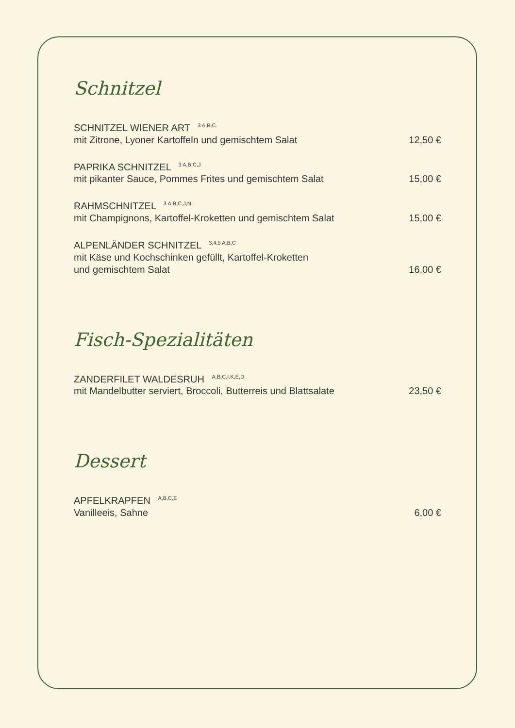Schnitzel
SCHNITZEL WIENER ART <sup>3 A,B,C</sup>
mit Zitrone, Lyoner Kartoffeln und gemischtem Salat 12,50 €
PAPRIKA SCHNITZEL <sup>3 A,B,C,J</sup>
mit pikanter Sauce, Pommes Frites und gemischtem Salat 15,00 €
RAHMSCHNITZEL <sup>3 A,B,C,J,N</sup>
mit Champignons, Kartoffel-Kroketten und gemischtem Salat 15,00 €
ALPENLÄNDER SCHNITZEL <sup>3,4,5 A,B,C</sup>
mit Käse und Kochschinken gefüllt, Kartoffel-Kroketten
und gemischtem Salat 16,00 €
Fisch-Spezialitäten
ZANDERFILET WALDESRUH <sup>A,B,C,I,K,E,D</sup>
mit Mandelbutter serviert, Broccoli, Butterreis und Blattsalate 23,50 €
Dessert
APFELKRAPFEN <sup>A,B,C,E</sup>
Vanilleeis, Sahne 6,00 €